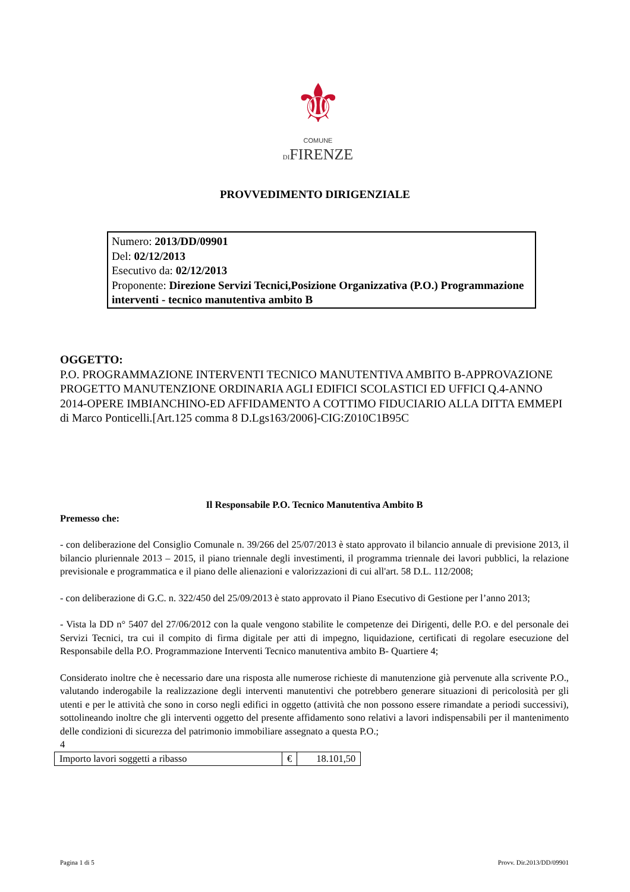⚜
COMUNE
DIFIRENZE
PROVVEDIMENTO DIRIGENZIALE
Numero: 2013/DD/09901
Del: 02/12/2013
Esecutivo da: 02/12/2013
Proponente: Direzione Servizi Tecnici,Posizione Organizzativa (P.O.) Programmazione interventi - tecnico manutentiva ambito B
OGGETTO:
P.O. PROGRAMMAZIONE INTERVENTI TECNICO MANUTENTIVA AMBITO B-APPROVAZIONE PROGETTO MANUTENZIONE ORDINARIA AGLI EDIFICI SCOLASTICI ED UFFICI Q.4-ANNO 2014-OPERE IMBIANCHINO-ED AFFIDAMENTO A COTTIMO FIDUCIARIO ALLA DITTA EMMEPI di Marco Ponticelli.[Art.125 comma 8 D.Lgs163/2006]-CIG:Z010C1B95C
Il Responsabile P.O. Tecnico Manutentiva Ambito B
Premesso che:
- con deliberazione del Consiglio Comunale n. 39/266 del 25/07/2013 è stato approvato il bilancio annuale di previsione 2013, il bilancio pluriennale 2013 – 2015, il piano triennale degli investimenti, il programma triennale dei lavori pubblici, la relazione previsionale e programmatica e il piano delle alienazioni e valorizzazioni di cui all'art. 58 D.L. 112/2008;
- con deliberazione di G.C. n. 322/450 del 25/09/2013 è stato approvato il Piano Esecutivo di Gestione per l’anno 2013;
- Vista la DD n° 5407 del 27/06/2012 con la quale vengono stabilite le competenze dei Dirigenti, delle P.O. e del personale dei Servizi Tecnici, tra cui il compito di firma digitale per atti di impegno, liquidazione, certificati di regolare esecuzione del Responsabile della P.O. Programmazione Interventi Tecnico manutentiva ambito B- Quartiere 4;
Considerato inoltre che è necessario dare una risposta alle numerose richieste di manutenzione già pervenute alla scrivente P.O., valutando inderogabile la realizzazione degli interventi manutentivi che potrebbero generare situazioni di pericolosità per gli utenti e per le attività che sono in corso negli edifici in oggetto (attività che non possono essere rimandate a periodi successivi), sottolineando inoltre che gli interventi oggetto del presente affidamento sono relativi a lavori indispensabili per il mantenimento delle condizioni di sicurezza del patrimonio immobiliare assegnato a questa P.O.;
4
| Importo lavori soggetti a ribasso | € | 18.101,50 |
Pagina 1 di 5 Provv. Dir.2013/DD/09901